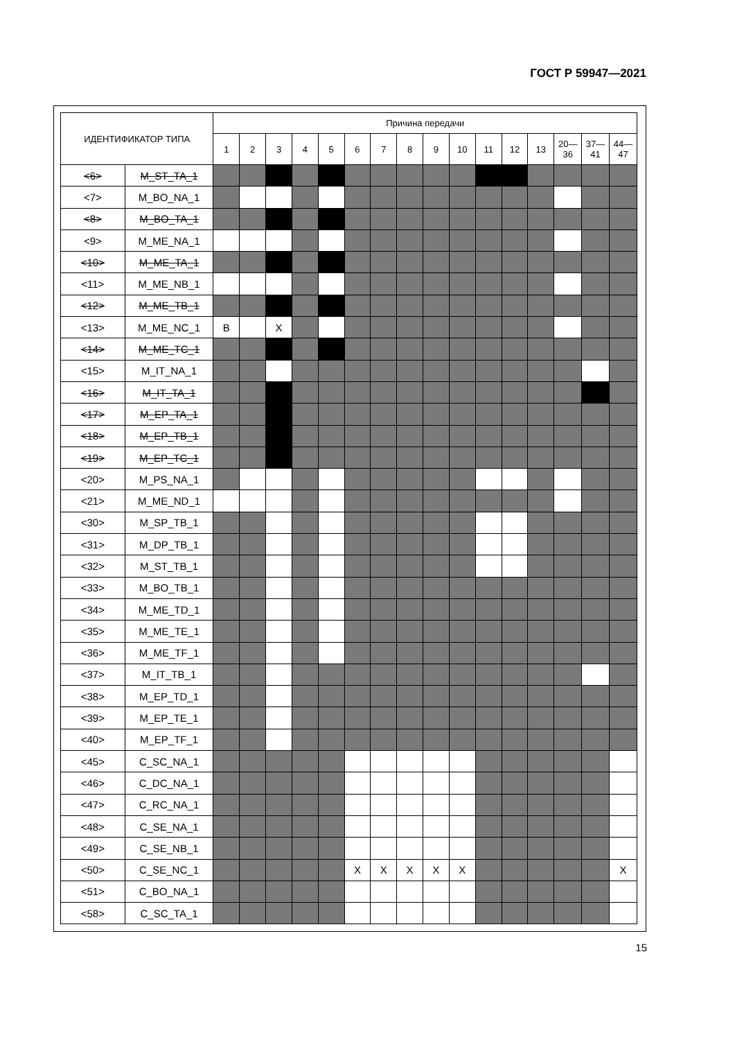ГОСТ Р 59947—2021
| ИДЕНТИФИКАТОР ТИПА | | Причина передачи | | | | | | | | | | | | | | | |
| --- | --- | --- | --- | --- | --- | --- | --- | --- | --- | --- | --- | --- | --- | --- | --- | --- | --- |
| | | 1 | 2 | 3 | 4 | 5 | 6 | 7 | 8 | 9 | 10 | 11 | 12 | 13 | 20— 36 | 37— 41 | 44— 47 |
| <6> | M_ST_TA_1 | | | | | | | | | | | | | | | | |
| <7> | M_BO_NA_1 | | | | | | | | | | | | | | | | |
| <8> | M_BO_TA_1 | | | | | | | | | | | | | | | | |
| <9> | M_ME_NA_1 | | | | | | | | | | | | | | | | |
| <10> | M_ME_TA_1 | | | | | | | | | | | | | | | | |
| <11> | M_ME_NB_1 | | | | | | | | | | | | | | | | |
| <12> | M_ME_TB_1 | | | | | | | | | | | | | | | | |
| <13> | M_ME_NC_1 | B | | X | | | | | | | | | | | | | |
| <14> | M_ME_TC_1 | | | | | | | | | | | | | | | | |
| <15> | M_IT_NA_1 | | | | | | | | | | | | | | | | |
| <16> | M_IT_TA_1 | | | | | | | | | | | | | | | | |
| <17> | M_EP_TA_1 | | | | | | | | | | | | | | | | |
| <18> | M_EP_TB_1 | | | | | | | | | | | | | | | | |
| <19> | M_EP_TC_1 | | | | | | | | | | | | | | | | |
| <20> | M_PS_NA_1 | | | | | | | | | | | | | | | | |
| <21> | M_ME_ND_1 | | | | | | | | | | | | | | | | |
| <30> | M_SP_TB_1 | | | | | | | | | | | | | | | | |
| <31> | M_DP_TB_1 | | | | | | | | | | | | | | | | |
| <32> | M_ST_TB_1 | | | | | | | | | | | | | | | | |
| <33> | M_BO_TB_1 | | | | | | | | | | | | | | | | |
| <34> | M_ME_TD_1 | | | | | | | | | | | | | | | | |
| <35> | M_ME_TE_1 | | | | | | | | | | | | | | | | |
| <36> | M_ME_TF_1 | | | | | | | | | | | | | | | | |
| <37> | M_IT_TB_1 | | | | | | | | | | | | | | | | |
| <38> | M_EP_TD_1 | | | | | | | | | | | | | | | | |
| <39> | M_EP_TE_1 | | | | | | | | | | | | | | | | |
| <40> | M_EP_TF_1 | | | | | | | | | | | | | | | | |
| <45> | C_SC_NA_1 | | | | | | | | | | | | | | | | |
| <46> | C_DC_NA_1 | | | | | | | | | | | | | | | | |
| <47> | C_RC_NA_1 | | | | | | | | | | | | | | | | |
| <48> | C_SE_NA_1 | | | | | | | | | | | | | | | | |
| <49> | C_SE_NB_1 | | | | | | | | | | | | | | | | |
| <50> | C_SE_NC_1 | | | | | | X | X | X | X | X | | | | | | X |
| <51> | C_BO_NA_1 | | | | | | | | | | | | | | | | |
| <58> | C_SC_TA_1 | | | | | | | | | | | | | | | | |
15